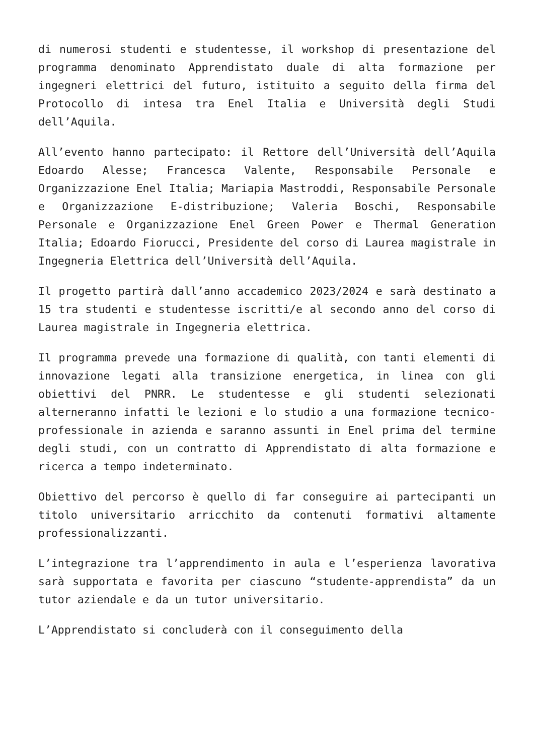di numerosi studenti e studentesse, il workshop di presentazione del programma denominato Apprendistato duale di alta formazione per ingegneri elettrici del futuro, istituito a seguito della firma del Protocollo di intesa tra Enel Italia e Università degli Studi dell’Aquila.
All’evento hanno partecipato: il Rettore dell’Università dell’Aquila Edoardo Alesse; Francesca Valente, Responsabile Personale e Organizzazione Enel Italia; Mariapia Mastroddi, Responsabile Personale e Organizzazione E-distribuzione; Valeria Boschi, Responsabile Personale e Organizzazione Enel Green Power e Thermal Generation Italia; Edoardo Fiorucci, Presidente del corso di Laurea magistrale in Ingegneria Elettrica dell’Università dell’Aquila.
Il progetto partirà dall’anno accademico 2023/2024 e sarà destinato a 15 tra studenti e studentesse iscritti/e al secondo anno del corso di Laurea magistrale in Ingegneria elettrica.
Il programma prevede una formazione di qualità, con tanti elementi di innovazione legati alla transizione energetica, in linea con gli obiettivi del PNRR. Le studentesse e gli studenti selezionati alterneranno infatti le lezioni e lo studio a una formazione tecnico-professionale in azienda e saranno assunti in Enel prima del termine degli studi, con un contratto di Apprendistato di alta formazione e ricerca a tempo indeterminato.
Obiettivo del percorso è quello di far conseguire ai partecipanti un titolo universitario arricchito da contenuti formativi altamente professionalizzanti.
L’integrazione tra l’apprendimento in aula e l’esperienza lavorativa sarà supportata e favorita per ciascuno “studente-apprendista” da un tutor aziendale e da un tutor universitario.
L’Apprendistato si concluderà con il conseguimento della